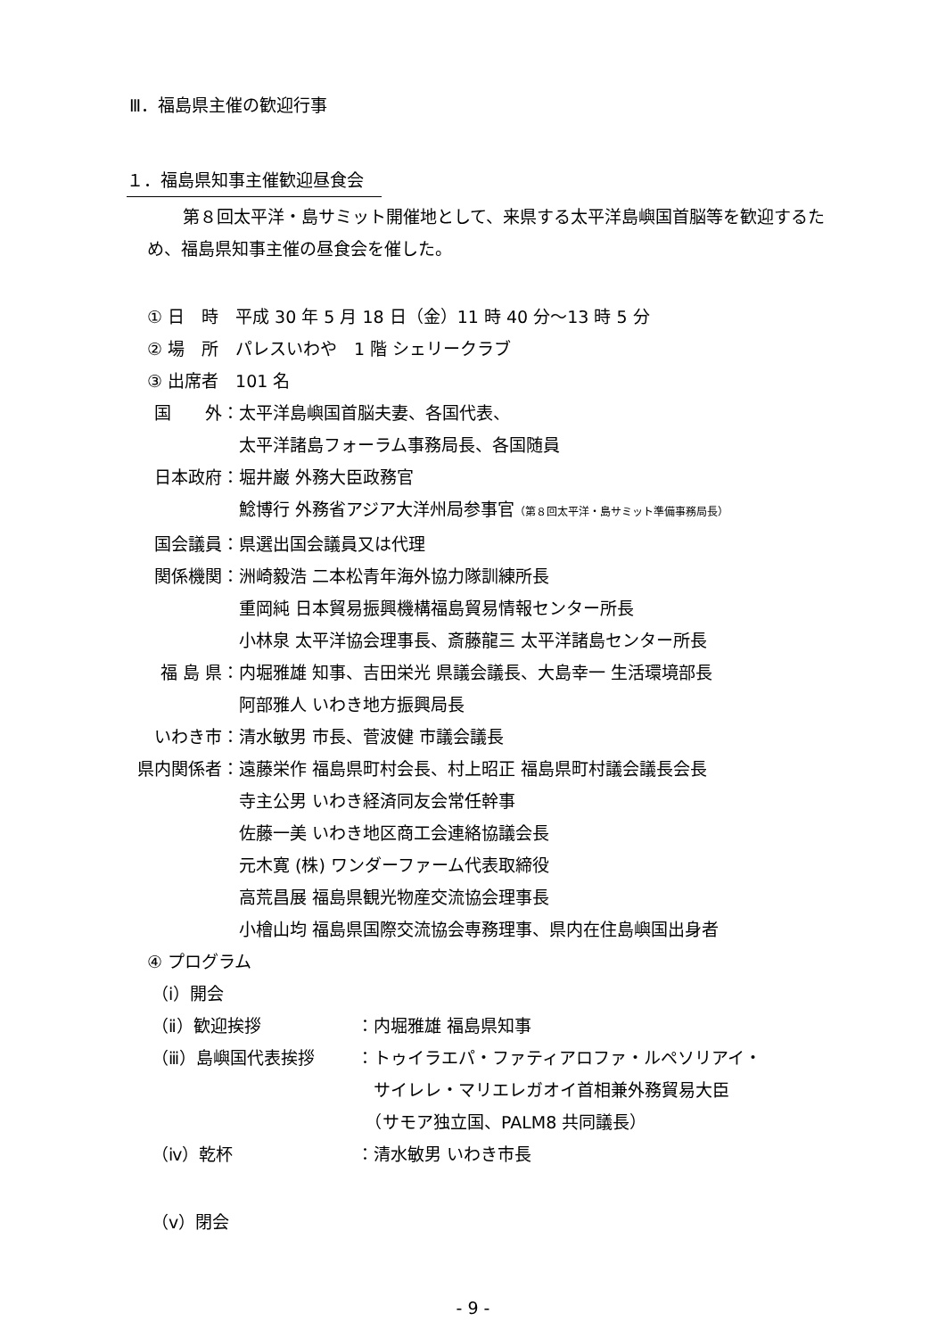Ⅲ．福島県主催の歓迎行事
１．福島県知事主催歓迎昼食会
第８回太平洋・島サミット開催地として、来県する太平洋島嶼国首脳等を歓迎するため、福島県知事主催の昼食会を催した。
① 日　時　平成 30 年 5 月 18 日（金）11 時 40 分～13 時 5 分
② 場　所　パレスいわや　1 階 シェリークラブ
③ 出席者　101 名
国　　外： 太平洋島嶼国首脳夫妻、各国代表、
太平洋諸島フォーラム事務局長、各国随員
日本政府： 堀井巌 外務大臣政務官
鯰博行 外務省アジア大洋州局参事官（第８回太平洋・島サミット準備事務局長）
国会議員： 県選出国会議員又は代理
関係機関： 洲崎毅浩 二本松青年海外協力隊訓練所長
重岡純 日本貿易振興機構福島貿易情報センター所長
小林泉 太平洋協会理事長、斎藤龍三 太平洋諸島センター所長
福 島 県： 内堀雅雄 知事、吉田栄光 県議会議長、大島幸一 生活環境部長
阿部雅人 いわき地方振興局長
いわき市： 清水敏男 市長、菅波健 市議会議長
県内関係者： 遠藤栄作 福島県町村会長、村上昭正 福島県町村議会議長会長
寺主公男 いわき経済同友会常任幹事
佐藤一美 いわき地区商工会連絡協議会長
元木寛 (株) ワンダーファーム代表取締役
高荒昌展 福島県観光物産交流協会理事長
小檜山均 福島県国際交流協会専務理事、県内在住島嶼国出身者
④ プログラム
（ⅰ）開会
（ⅱ）歓迎挨拶 ：内堀雅雄 福島県知事
（ⅲ）島嶼国代表挨拶 ：トゥイラエパ・ファティアロファ・ルペソリアイ・
　サイレレ・マリエレガオイ首相兼外務貿易大臣
　（サモア独立国、PALM8 共同議長）
（ⅳ）乾杯 ：清水敏男 いわき市長
（ⅴ）閉会
- 9 -